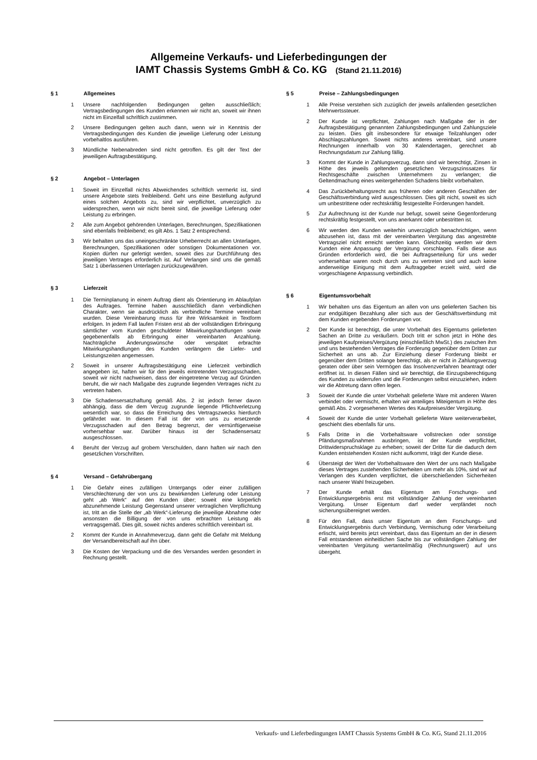Allgemeine Verkaufs- und Lieferbedingungen der
IAMT Chassis Systems GmbH & Co. KG (Stand 21.11.2016)
§ 1 Allgemeines
1 Unsere nachfolgenden Bedingungen gelten ausschließlich; Vertragsbedingungen des Kunden erkennen wir nicht an, soweit wir ihnen nicht im Einzelfall schriftlich zustimmen.
2 Unsere Bedingungen gelten auch dann, wenn wir in Kenntnis der Vertragsbedingungen des Kunden die jeweilige Lieferung oder Leistung vorbehaltlos ausführen.
3 Mündliche Nebenabreden sind nicht getroffen. Es gilt der Text der jeweiligen Auftragsbestätigung.
§ 2 Angebot – Unterlagen
1 Soweit im Einzelfall nichts Abweichendes schriftlich vermerkt ist, sind unsere Angebote stets freibleibend. Geht uns eine Bestellung aufgrund eines solchen Angebots zu, sind wir verpflichtet, unverzüglich zu widersprechen, wenn wir nicht bereit sind, die jeweilige Lieferung oder Leistung zu erbringen.
2 Alle zum Angebot gehörenden Unterlagen, Berechnungen, Spezifikationen sind ebenfalls freibleibend; es gilt Abs. 1 Satz 2 entsprechend.
3 Wir behalten uns das uneingeschränkte Urheberrecht an allen Unterlagen, Berechnungen, Spezifikationen oder sonstigen Dokumentationen vor. Kopien dürfen nur gefertigt werden, soweit dies zur Durchführung des jeweiligen Vertrages erforderlich ist. Auf Verlangen sind uns die gemäß Satz 1 überlassenen Unterlagen zurückzugewähren.
§ 3 Lieferzeit
1 Die Terminplanung in einem Auftrag dient als Orientierung im Ablaufplan des Auftrages. Termine haben ausschließlich dann verbindlichen Charakter, wenn sie ausdrücklich als verbindliche Termine vereinbart wurden. Diese Vereinbarung muss für ihre Wirksamkeit in Textform erfolgen. In jedem Fall laufen Fristen erst ab der vollständigen Erbringung sämtlicher vom Kunden geschuldeter Mitwirkungshandlungen sowie gegebenenfalls ab Erbringung einer vereinbarten Anzahlung. Nachträgliche Änderungswünsche oder verspätet erbrachte Mitwirkungshandlungen des Kunden verlängern die Liefer- und Leistungszeiten angemessen.
2 Soweit in unserer Auftragsbestätigung eine Lieferzeit verbindlich angegeben ist, haften wir für den jeweils eintretenden Verzugsschaden, soweit wir nicht nachweisen, dass der eingetretene Verzug auf Gründen beruht, die wir nach Maßgabe des zugrunde liegenden Vertrages nicht zu vertreten haben.
3 Die Schadensersatzhaftung gemäß Abs. 2 ist jedoch ferner davon abhängig, dass die dem Verzug zugrunde liegende Pflichtverletzung wesentlich war, so dass die Erreichung des Vertragszwecks hierdurch gefährdet war. In diesem Fall ist der von uns zu ersetzende Verzugsschaden auf den Betrag begrenzt, der vernünftigerweise vorhersehbar war. Darüber hinaus ist der Schadensersatz ausgeschlossen.
4 Beruht der Verzug auf grobem Verschulden, dann haften wir nach den gesetzlichen Vorschriften.
§ 4 Versand – Gefahrübergang
1 Die Gefahr eines zufälligen Untergangs oder einer zufälligen Verschlechterung der von uns zu bewirkenden Lieferung oder Leistung geht „ab Werk“ auf den Kunden über; soweit eine körperlich abzunehmende Leistung Gegenstand unserer vertraglichen Verpflichtung ist, tritt an die Stelle der „ab Werk“-Lieferung die jeweilige Abnahme oder ansonsten die Billigung der von uns erbrachten Leistung als vertragsgemäß. Dies gilt, soweit nichts anderes schriftlich vereinbart ist.
2 Kommt der Kunde in Annahmeverzug, dann geht die Gefahr mit Meldung der Versandbereitschaft auf ihn über.
3 Die Kosten der Verpackung und die des Versandes werden gesondert in Rechnung gestellt.
§ 5 Preise – Zahlungsbedingungen
1 Alle Preise verstehen sich zuzüglich der jeweils anfallenden gesetzlichen Mehrwertssteuer.
2 Der Kunde ist verpflichtet, Zahlungen nach Maßgabe der in der Auftragsbestätigung genannten Zahlungsbedingungen und Zahlungsziele zu leisten. Dies gilt insbesondere für etwaige Teilzahlungen oder Abschlagszahlungen. Soweit nichts anderes vereinbart, sind unsere Rechnungen innerhalb von 30 Kalendertagen, gerechnet ab Rechnungsdatum zur Zahlung fällig.
3 Kommt der Kunde in Zahlungsverzug, dann sind wir berechtigt, Zinsen in Höhe des jeweils geltenden gesetzlichen Verzugszinssatzes für Rechtsgeschäfte zwischen Unternehmern zu verlangen; die Geltendmachung eines weitergehenden Schadens bleibt vorbehalten.
4 Das Zurückbehaltungsrecht aus früheren oder anderen Geschäften der Geschäftsverbindung wird ausgeschlossen. Dies gilt nicht, soweit es sich um unbestrittene oder rechtskräftig festgestellte Forderungen handelt.
5 Zur Aufrechnung ist der Kunde nur befugt, soweit seine Gegenforderung rechtskräftig festgestellt, von uns anerkannt oder unbestritten ist.
6 Wir werden den Kunden weiterhin unverzüglich benachrichtigen, wenn abzusehen ist, dass mit der vereinbarten Vergütung das angestrebte Vertragsziel nicht erreicht werden kann. Gleichzeitig werden wir dem Kunden eine Anpassung der Vergütung vorschlagen. Falls diese aus Gründen erforderlich wird, die bei Auftragserteilung für uns weder vorhersehbar waren noch durch uns zu vertreten sind und auch keine anderweitige Einigung mit dem Auftraggeber erzielt wird, wird die vorgeschlagene Anpassung verbindlich.
§ 6 Eigentumsvorbehalt
1 Wir behalten uns das Eigentum an allen von uns gelieferten Sachen bis zur endgültigen Bezahlung aller sich aus der Geschäftsverbindung mit dem Kunden ergebenden Forderungen vor.
2 Der Kunde ist berechtigt, die unter Vorbehalt des Eigentums gelieferten Sachen an Dritte zu veräußern. Doch tritt er schon jetzt in Höhe des jeweiligen Kaufpreises/Vergütung (einschließlich MwSt.) des zwischen ihm und uns bestehenden Vertrages die Forderung gegenüber dem Dritten zur Sicherheit an uns ab. Zur Einziehung dieser Forderung bleibt er gegenüber dem Dritten solange berechtigt, als er nicht in Zahlungsverzug geraten oder über sein Vermögen das Insolvenzverfahren beantragt oder eröffnet ist. In diesen Fällen sind wir berechtigt, die Einzugsberechtigung des Kunden zu widerrufen und die Forderungen selbst einzuziehen, indem wir die Abtretung dann offen legen.
3 Soweit der Kunde die unter Vorbehalt gelieferte Ware mit anderen Waren verbindet oder vermischt, erhalten wir anteiliges Miteigentum in Höhe des gemäß Abs. 2 vorgesehenen Wertes des Kaufpreises/der Vergütung.
4 Soweit der Kunde die unter Vorbehalt gelieferte Ware weiterverarbeitet, geschieht dies ebenfalls für uns.
5 Falls Dritte in die Vorbehaltsware vollstrecken oder sonstige Pfändungsmaßnahmen ausbringen, ist der Kunde verpflichtet, Drittwiderspruchsklage zu erheben; soweit der Dritte für die dadurch dem Kunden entstehenden Kosten nicht aufkommt, trägt der Kunde diese.
6 Übersteigt der Wert der Vorbehaltsware den Wert der uns nach Maßgabe dieses Vertrages zustehenden Sicherheiten um mehr als 10%, sind wir auf Verlangen des Kunden verpflichtet, die überschießenden Sicherheiten nach unserer Wahl freizugeben.
7 Der Kunde erhält das Eigentum am Forschungs- und Entwicklungsergebnis erst mit vollständiger Zahlung der vereinbarten Vergütung. Unser Eigentum darf weder verpfändet noch sicherungsübereignet werden.
8 Für den Fall, dass unser Eigentum an dem Forschungs- und Entwicklungsergebnis durch Verbindung, Vermischung oder Verarbeitung erlischt, wird bereits jetzt vereinbart, dass das Eigentum an der in diesem Fall entstandenen einheitlichen Sache bis zur vollständigen Zahlung der vereinbarten Vergütung wertanteilmäßig (Rechnungswert) auf uns übergeht.
Verkaufs- und Lieferbedingungen IAMT Chassis Systems GmbH & Co. KG, Stand 21.11.2016